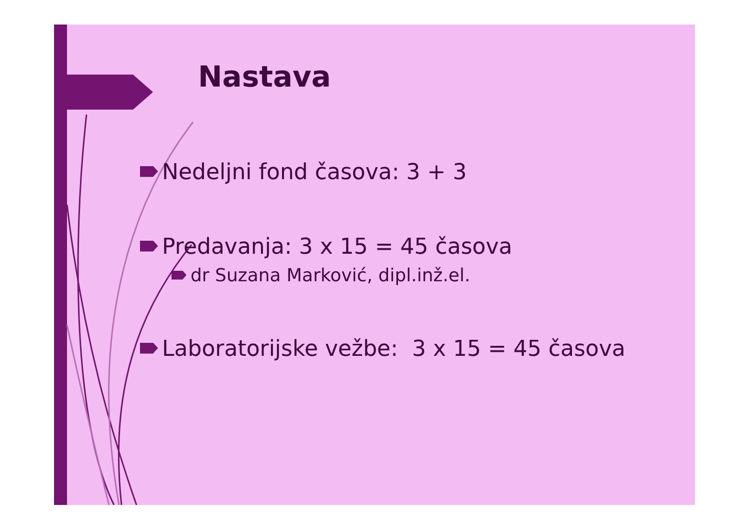Nastava
Nedeljni fond časova: 3 + 3
Predavanja: 3 x 15 = 45 časova
dr Suzana Marković, dipl.inž.el.
Laboratorijske vežbe: 3 x 15 = 45 časova